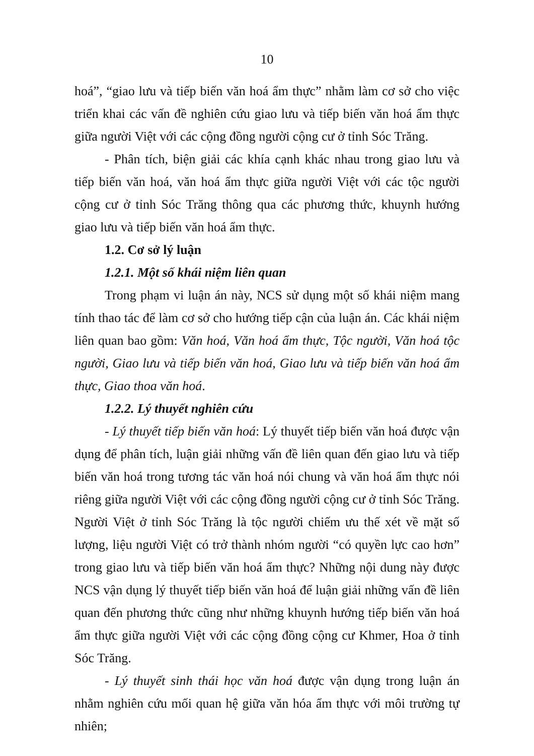10
hoá”, “giao lưu và tiếp biến văn hoá ẩm thực” nhằm làm cơ sở cho việc triển khai các vấn đề nghiên cứu giao lưu và tiếp biến văn hoá ẩm thực giữa người Việt với các cộng đồng người cộng cư ở tỉnh Sóc Trăng.
- Phân tích, biện giải các khía cạnh khác nhau trong giao lưu và tiếp biến văn hoá, văn hoá ẩm thực giữa người Việt với các tộc người cộng cư ở tỉnh Sóc Trăng thông qua các phương thức, khuynh hướng giao lưu và tiếp biến văn hoá ẩm thực.
1.2. Cơ sở lý luận
1.2.1. Một số khái niệm liên quan
Trong phạm vi luận án này, NCS sử dụng một số khái niệm mang tính thao tác để làm cơ sở cho hướng tiếp cận của luận án. Các khái niệm liên quan bao gồm: Văn hoá, Văn hoá ẩm thực, Tộc người, Văn hoá tộc người, Giao lưu và tiếp biến văn hoá, Giao lưu và tiếp biến văn hoá ẩm thực, Giao thoa văn hoá.
1.2.2. Lý thuyết nghiên cứu
- Lý thuyết tiếp biến văn hoá: Lý thuyết tiếp biến văn hoá được vận dụng để phân tích, luận giải những vấn đề liên quan đến giao lưu và tiếp biến văn hoá trong tương tác văn hoá nói chung và văn hoá ẩm thực nói riêng giữa người Việt với các cộng đồng người cộng cư ở tỉnh Sóc Trăng. Người Việt ở tỉnh Sóc Trăng là tộc người chiếm ưu thế xét về mặt số lượng, liệu người Việt có trở thành nhóm người “có quyền lực cao hơn” trong giao lưu và tiếp biến văn hoá ẩm thực? Những nội dung này được NCS vận dụng lý thuyết tiếp biến văn hoá để luận giải những vấn đề liên quan đến phương thức cũng như những khuynh hướng tiếp biến văn hoá ẩm thực giữa người Việt với các cộng đồng cộng cư Khmer, Hoa ở tỉnh Sóc Trăng.
- Lý thuyết sinh thái học văn hoá được vận dụng trong luận án nhằm nghiên cứu mối quan hệ giữa văn hóa ẩm thực với môi trường tự nhiên;